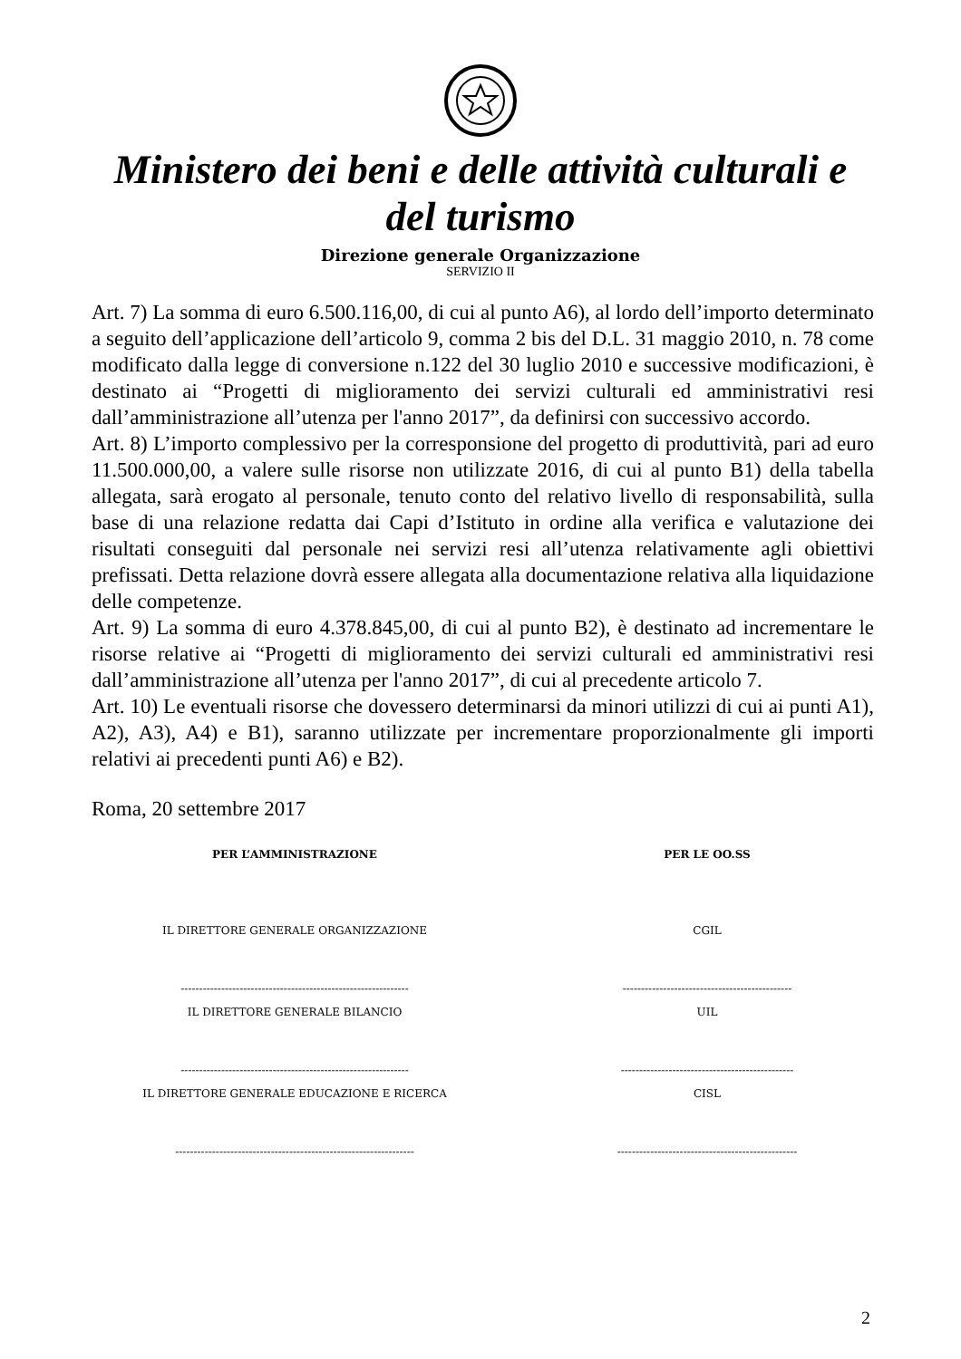Ministero dei beni e delle attività culturali e del turismo
Direzione generale Organizzazione
SERVIZIO II
Art. 7) La somma di euro 6.500.116,00, di cui al punto A6), al lordo dell’importo determinato a seguito dell’applicazione dell’articolo 9, comma 2 bis del D.L. 31 maggio 2010, n. 78 come modificato dalla legge di conversione n.122 del 30 luglio 2010 e successive modificazioni, è destinato ai “Progetti di miglioramento dei servizi culturali ed amministrativi resi dall’amministrazione all’utenza per l'anno 2017”, da definirsi con successivo accordo.
Art. 8) L’importo complessivo per la corresponsione del progetto di produttività, pari ad euro 11.500.000,00, a valere sulle risorse non utilizzate 2016, di cui al punto B1) della tabella allegata, sarà erogato al personale, tenuto conto del relativo livello di responsabilità, sulla base di una relazione redatta dai Capi d’Istituto in ordine alla verifica e valutazione dei risultati conseguiti dal personale nei servizi resi all’utenza relativamente agli obiettivi prefissati. Detta relazione dovrà essere allegata alla documentazione relativa alla liquidazione delle competenze.
Art. 9) La somma di euro 4.378.845,00, di cui al punto B2), è destinato ad incrementare le risorse relative ai “Progetti di miglioramento dei servizi culturali ed amministrativi resi dall’amministrazione all’utenza per l'anno 2017”, di cui al precedente articolo 7.
Art. 10) Le eventuali risorse che dovessero determinarsi da minori utilizzi di cui ai punti A1), A2), A3), A4) e B1), saranno utilizzate per incrementare proporzionalmente gli importi relativi ai precedenti punti A6) e B2).
Roma, 20 settembre 2017
PER L’AMMINISTRAZIONE
IL DIRETTORE GENERALE ORGANIZZAZIONE
--------------------------------------------------------------
IL DIRETTORE GENERALE BILANCIO
--------------------------------------------------------------
IL DIRETTORE GENERALE EDUCAZIONE E RICERCA
-----------------------------------------------------------------
PER LE OO.SS
CGIL
----------------------------------------------
UIL
-----------------------------------------------
CISL
-------------------------------------------------
2